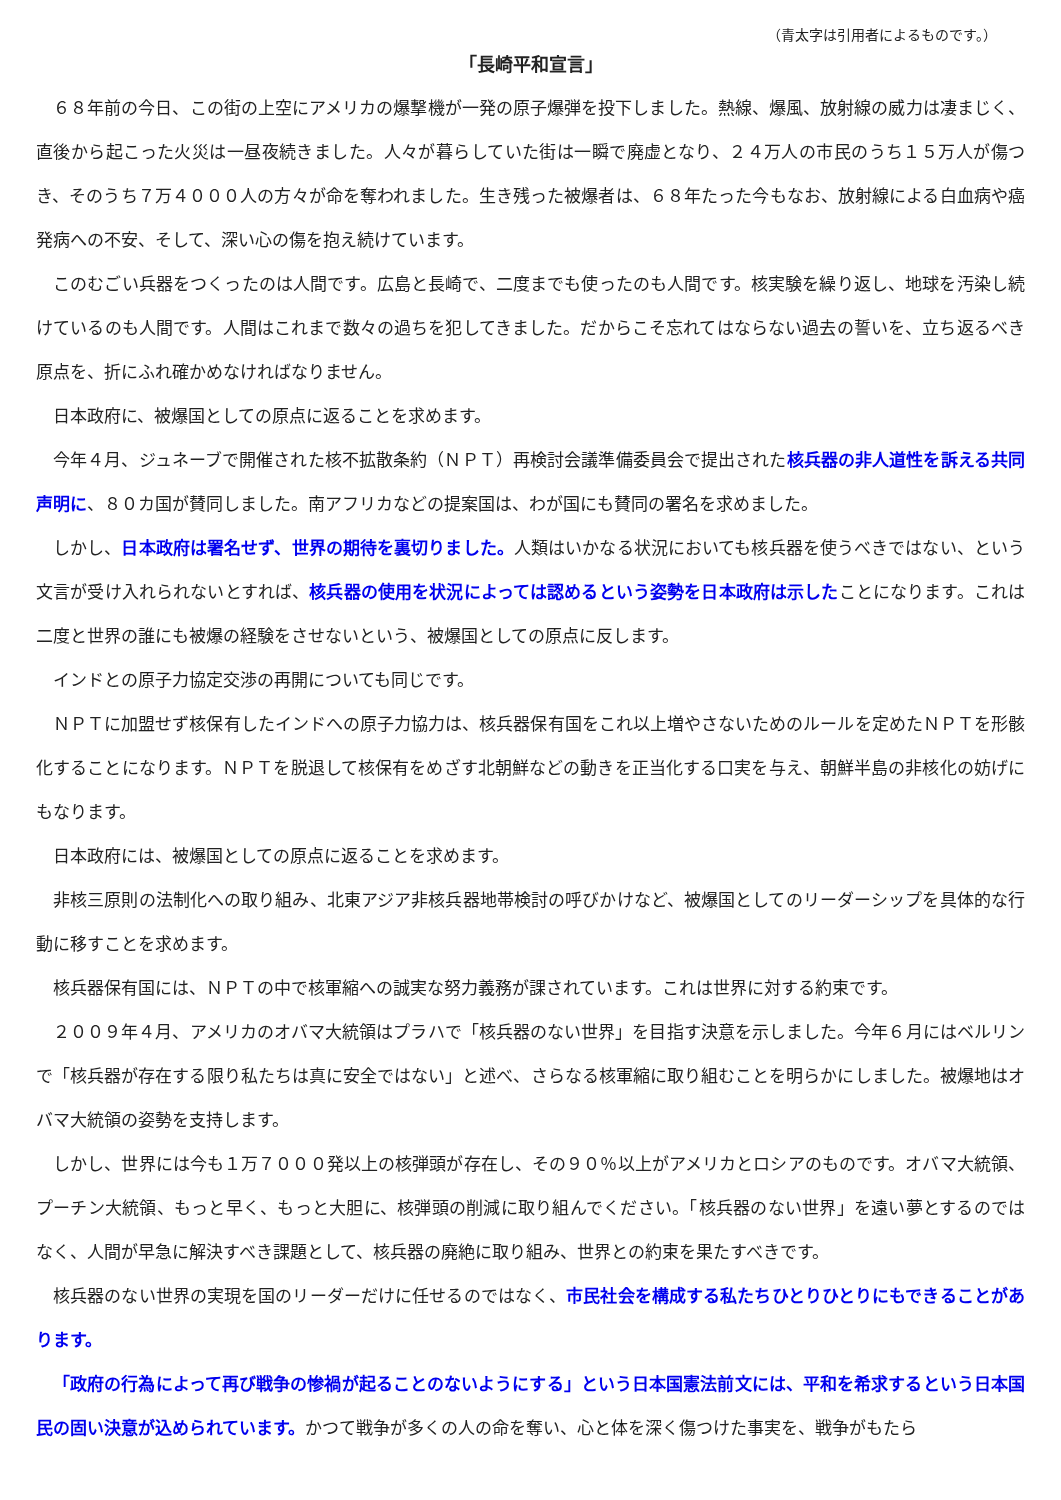（青太字は引用者によるものです。）
「長崎平和宣言」
６８年前の今日、この街の上空にアメリカの爆撃機が一発の原子爆弾を投下しました。熱線、爆風、放射線の威力は凄まじく、直後から起こった火災は一昼夜続きました。人々が暮らしていた街は一瞬で廃虚となり、２４万人の市民のうち１５万人が傷つき、そのうち７万４０００人の方々が命を奪われました。生き残った被爆者は、６８年たった今もなお、放射線による白血病や癌発病への不安、そして、深い心の傷を抱え続けています。
このむごい兵器をつくったのは人間です。広島と長崎で、二度までも使ったのも人間です。核実験を繰り返し、地球を汚染し続けているのも人間です。人間はこれまで数々の過ちを犯してきました。だからこそ忘れてはならない過去の誓いを、立ち返るべき原点を、折にふれ確かめなければなりません。
日本政府に、被爆国としての原点に返ることを求めます。
今年４月、ジュネーブで開催された核不拡散条約（ＮＰＴ）再検討会議準備委員会で提出された核兵器の非人道性を訴える共同声明に、８０カ国が賛同しました。南アフリカなどの提案国は、わが国にも賛同の署名を求めました。
しかし、日本政府は署名せず、世界の期待を裏切りました。人類はいかなる状況においても核兵器を使うべきではない、という文言が受け入れられないとすれば、核兵器の使用を状況によっては認めるという姿勢を日本政府は示したことになります。これは二度と世界の誰にも被爆の経験をさせないという、被爆国としての原点に反します。
インドとの原子力協定交渉の再開についても同じです。
ＮＰＴに加盟せず核保有したインドへの原子力協力は、核兵器保有国をこれ以上増やさないためのルールを定めたＮＰＴを形骸化することになります。ＮＰＴを脱退して核保有をめざす北朝鮮などの動きを正当化する口実を与え、朝鮮半島の非核化の妨げにもなります。
日本政府には、被爆国としての原点に返ることを求めます。
非核三原則の法制化への取り組み、北東アジア非核兵器地帯検討の呼びかけなど、被爆国としてのリーダーシップを具体的な行動に移すことを求めます。
核兵器保有国には、ＮＰＴの中で核軍縮への誠実な努力義務が課されています。これは世界に対する約束です。
２００９年４月、アメリカのオバマ大統領はプラハで「核兵器のない世界」を目指す決意を示しました。今年６月にはベルリンで「核兵器が存在する限り私たちは真に安全ではない」と述べ、さらなる核軍縮に取り組むことを明らかにしました。被爆地はオバマ大統領の姿勢を支持します。
しかし、世界には今も１万７０００発以上の核弾頭が存在し、その９０％以上がアメリカとロシアのものです。オバマ大統領、プーチン大統領、もっと早く、もっと大胆に、核弾頭の削減に取り組んでください。「核兵器のない世界」を遠い夢とするのではなく、人間が早急に解決すべき課題として、核兵器の廃絶に取り組み、世界との約束を果たすべきです。
核兵器のない世界の実現を国のリーダーだけに任せるのではなく、市民社会を構成する私たちひとりひとりにもできることがあります。
「政府の行為によって再び戦争の惨禍が起ることのないようにする」という日本国憲法前文には、平和を希求するという日本国民の固い決意が込められています。かつて戦争が多くの人の命を奪い、心と体を深く傷つけた事実を、戦争がもたら